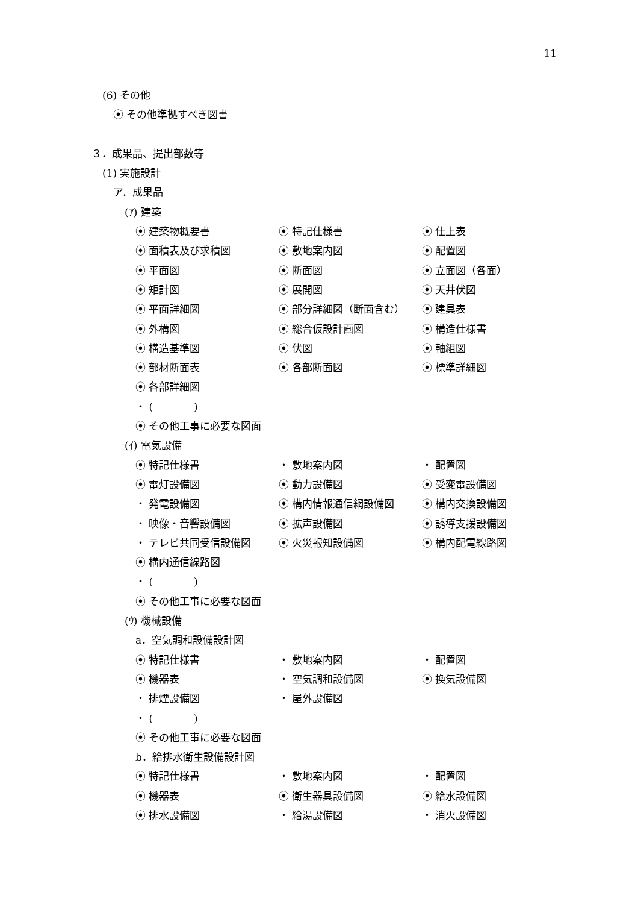11
(6) その他
⦿ その他準拠すべき図書
３．成果品、提出部数等
(1) 実施設計
ア．成果品
(ｱ) 建築
⦿ 建築物概要書 ⦿ 特記仕様書 ⦿ 仕上表
⦿ 面積表及び求積図 ⦿ 敷地案内図 ⦿ 配置図
⦿ 平面図 ⦿ 断面図 ⦿ 立面図（各面）
⦿ 矩計図 ⦿ 展開図 ⦿ 天井伏図
⦿ 平面詳細図 ⦿ 部分詳細図（断面含む） ⦿ 建具表
⦿ 外構図 ⦿ 総合仮設計画図 ⦿ 構造仕様書
⦿ 構造基準図 ⦿ 伏図 ⦿ 軸組図
⦿ 部材断面表 ⦿ 各部断面図 ⦿ 標準詳細図
⦿ 各部詳細図
・ (　　　　)
⦿ その他工事に必要な図面
(ｲ) 電気設備
⦿ 特記仕様書 ・ 敷地案内図 ・ 配置図
⦿ 電灯設備図 ⦿ 動力設備図 ⦿ 受変電設備図
・ 発電設備図 ⦿ 構内情報通信網設備図 ⦿ 構内交換設備図
・ 映像・音響設備図 ⦿ 拡声設備図 ⦿ 誘導支援設備図
・ テレビ共同受信設備図 ⦿ 火災報知設備図 ⦿ 構内配電線路図
⦿ 構内通信線路図
・ (　　　　)
⦿ その他工事に必要な図面
(ｳ) 機械設備
a．空気調和設備設計図
⦿ 特記仕様書 ・ 敷地案内図 ・ 配置図
⦿ 機器表 ・ 空気調和設備図 ⦿ 換気設備図
・ 排煙設備図 ・ 屋外設備図
・ (　　　　)
⦿ その他工事に必要な図面
b．給排水衛生設備設計図
⦿ 特記仕様書 ・ 敷地案内図 ・ 配置図
⦿ 機器表 ⦿ 衛生器具設備図 ⦿ 給水設備図
⦿ 排水設備図 ・ 給湯設備図 ・ 消火設備図